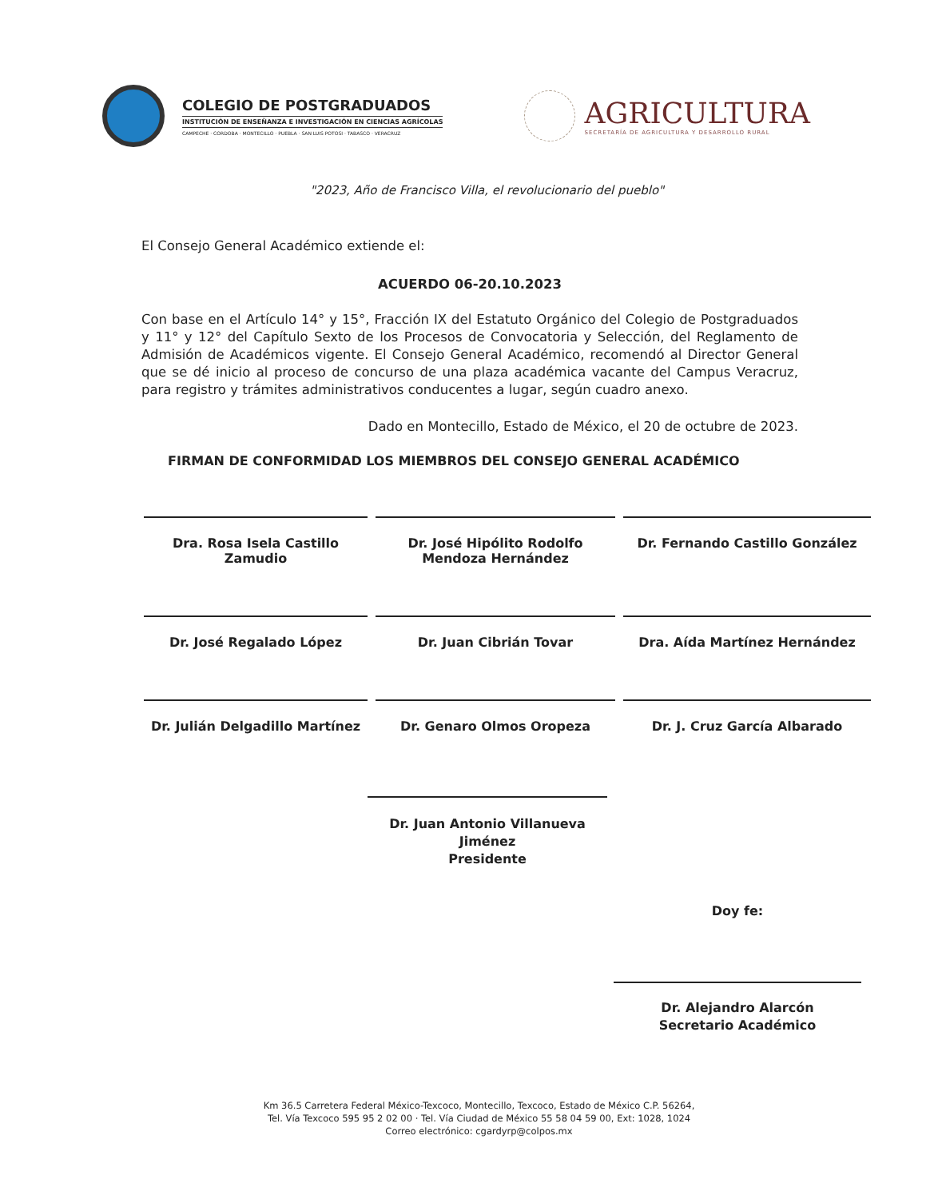COLEGIO DE POSTGRADUADOS
INSTITUCIÓN DE ENSEÑANZA E INVESTIGACIÓN EN CIENCIAS AGRÍCOLAS
CAMPECHE · CORDOBA · MONTECILLO · PUEBLA · SAN LUIS POTOSI · TABASCO · VERACRUZ
AGRICULTURA
SECRETARÍA DE AGRICULTURA Y DESARROLLO RURAL
"2023, Año de Francisco Villa, el revolucionario del pueblo"
El Consejo General Académico extiende el:
ACUERDO 06-20.10.2023
Con base en el Artículo 14° y 15°, Fracción IX del Estatuto Orgánico del Colegio de Postgraduados y 11° y 12° del Capítulo Sexto de los Procesos de Convocatoria y Selección, del Reglamento de Admisión de Académicos vigente. El Consejo General Académico, recomendó al Director General que se dé inicio al proceso de concurso de una plaza académica vacante del Campus Veracruz, para registro y trámites administrativos conducentes a lugar, según cuadro anexo.
Dado en Montecillo, Estado de México, el 20 de octubre de 2023.
FIRMAN DE CONFORMIDAD LOS MIEMBROS DEL CONSEJO GENERAL ACADÉMICO
Dra. Rosa Isela Castillo Zamudio
Dr. José Hipólito Rodolfo Mendoza Hernández
Dr. Fernando Castillo González
Dr. José Regalado López
Dr. Juan Cibrián Tovar
Dra. Aída Martínez Hernández
Dr. Julián Delgadillo Martínez
Dr. Genaro Olmos Oropeza
Dr. J. Cruz García Albarado
Dr. Juan Antonio Villanueva Jiménez
Presidente
Doy fe:
Dr. Alejandro Alarcón
Secretario Académico
Km 36.5 Carretera Federal México-Texcoco, Montecillo, Texcoco, Estado de México C.P. 56264,
Tel. Vía Texcoco 595 95 2 02 00 · Tel. Vía Ciudad de México 55 58 04 59 00, Ext: 1028, 1024
Correo electrónico: cgardyrp@colpos.mx